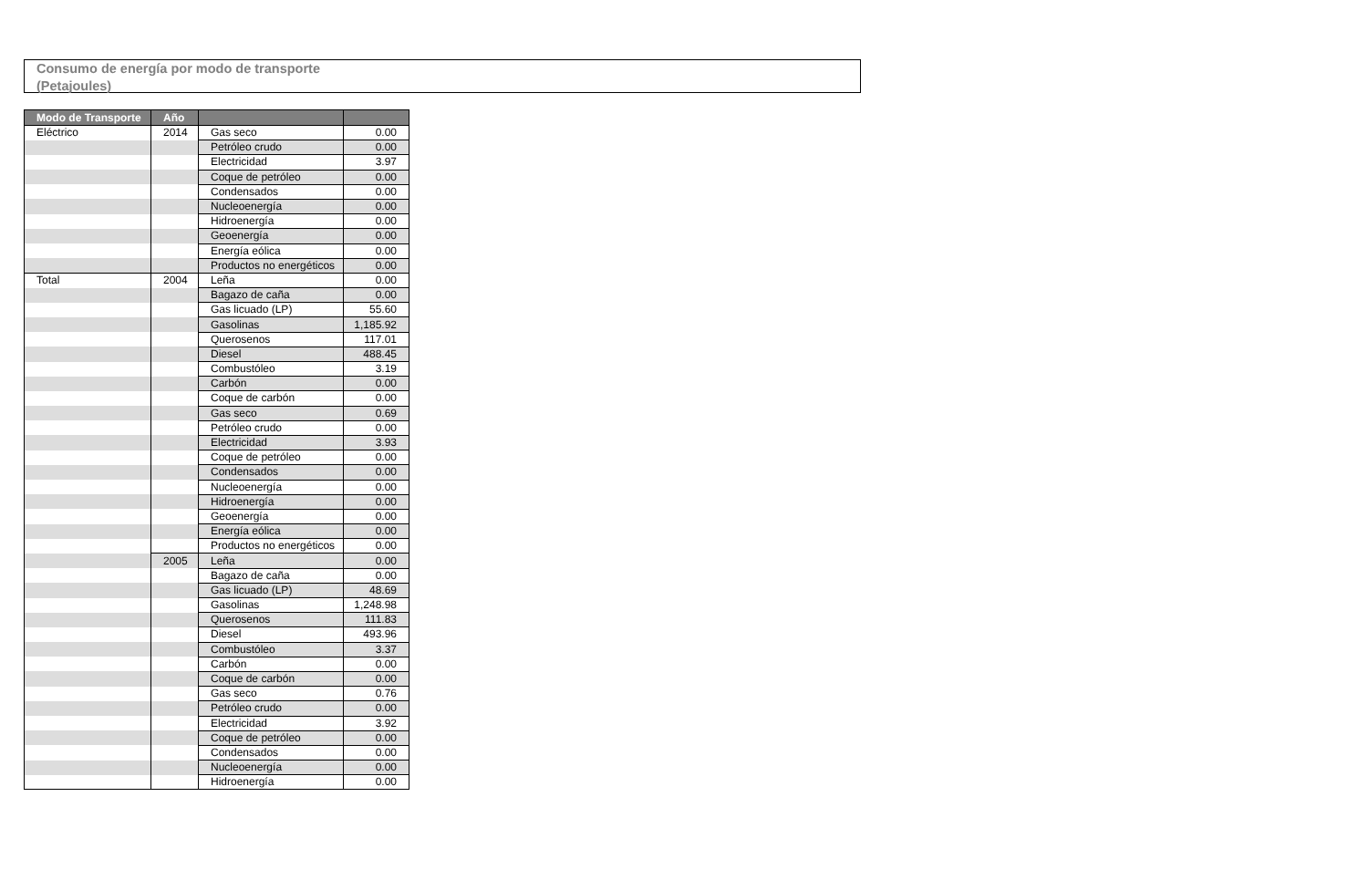Consumo de energía por modo de transporte
(Petajoules)
| Modo de Transporte | Año | | |
| --- | --- | --- | --- |
| Eléctrico | 2014 | Gas seco | 0.00 |
| | | Petróleo crudo | 0.00 |
| | | Electricidad | 3.97 |
| | | Coque de petróleo | 0.00 |
| | | Condensados | 0.00 |
| | | Nucleoenergía | 0.00 |
| | | Hidroenergía | 0.00 |
| | | Geoenergía | 0.00 |
| | | Energía eólica | 0.00 |
| | | Productos no energéticos | 0.00 |
| Total | 2004 | Leña | 0.00 |
| | | Bagazo de caña | 0.00 |
| | | Gas licuado (LP) | 55.60 |
| | | Gasolinas | 1,185.92 |
| | | Querosenos | 117.01 |
| | | Diesel | 488.45 |
| | | Combustóleo | 3.19 |
| | | Carbón | 0.00 |
| | | Coque de carbón | 0.00 |
| | | Gas seco | 0.69 |
| | | Petróleo crudo | 0.00 |
| | | Electricidad | 3.93 |
| | | Coque de petróleo | 0.00 |
| | | Condensados | 0.00 |
| | | Nucleoenergía | 0.00 |
| | | Hidroenergía | 0.00 |
| | | Geoenergía | 0.00 |
| | | Energía eólica | 0.00 |
| | | Productos no energéticos | 0.00 |
| | 2005 | Leña | 0.00 |
| | | Bagazo de caña | 0.00 |
| | | Gas licuado (LP) | 48.69 |
| | | Gasolinas | 1,248.98 |
| | | Querosenos | 111.83 |
| | | Diesel | 493.96 |
| | | Combustóleo | 3.37 |
| | | Carbón | 0.00 |
| | | Coque de carbón | 0.00 |
| | | Gas seco | 0.76 |
| | | Petróleo crudo | 0.00 |
| | | Electricidad | 3.92 |
| | | Coque de petróleo | 0.00 |
| | | Condensados | 0.00 |
| | | Nucleoenergía | 0.00 |
| | | Hidroenergía | 0.00 |